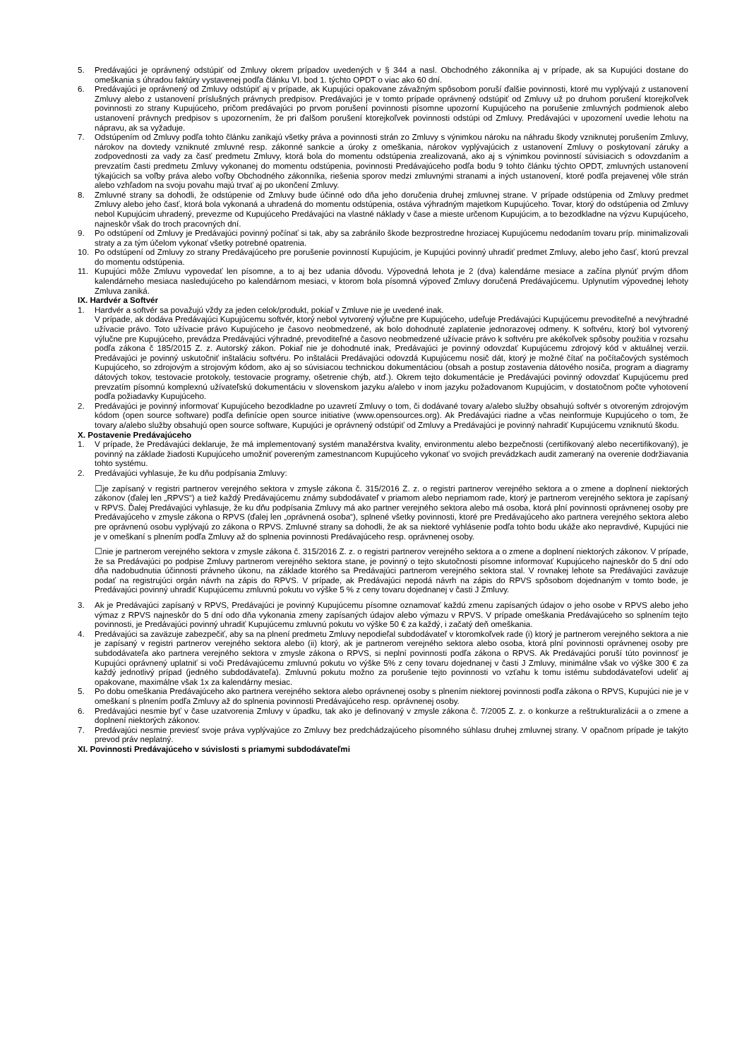5. Predávajúci je oprávnený odstúpiť od Zmluvy okrem prípadov uvedených v § 344 a nasl. Obchodného zákonníka aj v prípade, ak sa Kupujúci dostane do omeškania s úhradou faktúry vystavenej podľa článku VI. bod 1. týchto OPDT o viac ako 60 dní.
6. Predávajúci je oprávnený od Zmluvy odstúpiť aj v prípade, ak Kupujúci opakovane závažným spôsobom poruší ďalšie povinnosti, ktoré mu vyplývajú z ustanovení Zmluvy alebo z ustanovení príslušných právnych predpisov. Predávajúci je v tomto prípade oprávnený odstúpiť od Zmluvy už po druhom porušení ktorejkoľvek povinnosti zo strany Kupujúceho, pričom predávajúci po prvom porušení povinnosti písomne upozorní Kupujúceho na porušenie zmluvných podmienok alebo ustanovení právnych predpisov s upozornením, že pri ďalšom porušení ktorejkoľvek povinnosti odstúpi od Zmluvy. Predávajúci v upozornení uvedie lehotu na nápravu, ak sa vyžaduje.
7. Odstúpením od Zmluvy podľa tohto článku zanikajú všetky práva a povinnosti strán zo Zmluvy s výnimkou nároku na náhradu škody vzniknutej porušením Zmluvy, nárokov na dovtedy vzniknuté zmluvné resp. zákonné sankcie a úroky z omeškania, nárokov vyplývajúcich z ustanovení Zmluvy o poskytovaní záruky a zodpovednosti za vady za časť predmetu Zmluvy, ktorá bola do momentu odstúpenia zrealizovaná, ako aj s výnimkou povinností súvisiacich s odovzdaním a prevzatím časti predmetu Zmluvy vykonanej do momentu odstúpenia, povinnosti Predávajúceho podľa bodu 9 tohto článku týchto OPDT, zmluvných ustanovení týkajúcich sa voľby práva alebo voľby Obchodného zákonníka, riešenia sporov medzi zmluvnými stranami a iných ustanovení, ktoré podľa prejavenej vôle strán alebo vzhľadom na svoju povahu majú trvať aj po ukončení Zmluvy.
8. Zmluvné strany sa dohodli, že odstúpenie od Zmluvy bude účinné odo dňa jeho doručenia druhej zmluvnej strane. V prípade odstúpenia od Zmluvy predmet Zmluvy alebo jeho časť, ktorá bola vykonaná a uhradená do momentu odstúpenia, ostáva výhradným majetkom Kupujúceho. Tovar, ktorý do odstúpenia od Zmluvy nebol Kupujúcim uhradený, prevezme od Kupujúceho Predávajúci na vlastné náklady v čase a mieste určenom Kupujúcim, a to bezodkladne na výzvu Kupujúceho, najneskôr však do troch pracovných dní.
9. Po odstúpení od Zmluvy je Predávajúci povinný počínať si tak, aby sa zabránilo škode bezprostredne hroziacej Kupujúcemu nedodaním tovaru príp. minimalizovali straty a za tým účelom vykonať všetky potrebné opatrenia.
10. Po odstúpení od Zmluvy zo strany Predávajúceho pre porušenie povinností Kupujúcim, je Kupujúci povinný uhradiť predmet Zmluvy, alebo jeho časť, ktorú prevzal do momentu odstúpenia.
11. Kupujúci môže Zmluvu vypovedať len písomne, a to aj bez udania dôvodu. Výpovedná lehota je 2 (dva) kalendárne mesiace a začína plynúť prvým dňom kalendárneho mesiaca nasledujúceho po kalendárnom mesiaci, v ktorom bola písomná výpoveď Zmluvy doručená Predávajúcemu. Uplynutím výpovednej lehoty Zmluva zaniká.
IX. Hardvér a Softvér
1. Hardvér a softvér sa považujú vždy za jeden celok/produkt, pokiaľ v Zmluve nie je uvedené inak.
V prípade, ak dodáva Predávajúci Kupujúcemu softvér, ktorý nebol vytvorený výlučne pre Kupujúceho, udeľuje Predávajúci Kupujúcemu prevoditeľné a nevýhradné užívacie právo. Toto užívacie právo Kupujúceho je časovo neobmedzené, ak bolo dohodnuté zaplatenie jednorazovej odmeny. K softvéru, ktorý bol vytvorený výlučne pre Kupujúceho, prevádza Predávajúci výhradné, prevoditeľné a časovo neobmedzené užívacie právo k softvéru pre akékoľvek spôsoby použitia v rozsahu podľa zákona č 185/2015 Z. z. Autorský zákon. Pokiaľ nie je dohodnuté inak, Predávajúci je povinný odovzdať Kupujúcemu zdrojový kód v aktuálnej verzii. Predávajúci je povinný uskutočniť inštaláciu softvéru. Po inštalácii Predávajúci odovzdá Kupujúcemu nosič dát, ktorý je možné čítať na počítačových systémoch Kupujúceho, so zdrojovým a strojovým kódom, ako aj so súvisiacou technickou dokumentáciou (obsah a postup zostavenia dátového nosiča, program a diagramy dátových tokov, testovacie protokoly, testovacie programy, ošetrenie chýb, atď.). Okrem tejto dokumentácie je Predávajúci povinný odovzdať Kupujúcemu pred prevzatím písomnú komplexnú užívateľskú dokumentáciu v slovenskom jazyku a/alebo v inom jazyku požadovanom Kupujúcim, v dostatočnom počte vyhotovení podľa požiadavky Kupujúceho.
2. Predávajúci je povinný informovať Kupujúceho bezodkladne po uzavretí Zmluvy o tom, či dodávané tovary a/alebo služby obsahujú softvér s otvoreným zdrojovým kódom (open source software) podľa definície open source initiative (www.opensources.org). Ak Predávajúci riadne a včas neinformuje Kupujúceho o tom, že tovary a/alebo služby obsahujú open source software, Kupujúci je oprávnený odstúpiť od Zmluvy a Predávajúci je povinný nahradiť Kupujúcemu vzniknutú škodu.
X. Postavenie Predávajúceho
1. V prípade, že Predávajúci deklaruje, že má implementovaný systém manažérstva kvality, environmentu alebo bezpečnosti (certifikovaný alebo necertifikovaný), je povinný na základe žiadosti Kupujúceho umožniť povereným zamestnancom Kupujúceho vykonať vo svojich prevádzkach audit zameraný na overenie dodržiavania tohto systému.
2. Predávajúci vyhlasuje, že ku dňu podpísania Zmluvy:
☐je zapísaný v registri partnerov verejného sektora v zmysle zákona č. 315/2016 Z. z. o registri partnerov verejného sektora a o zmene a doplnení niektorých zákonov (ďalej len „RPVS“) a tiež každý Predávajúcemu známy subdodávateľ v priamom alebo nepriamom rade, ktorý je partnerom verejného sektora je zapísaný v RPVS. Ďalej Predávajúci vyhlasuje, že ku dňu podpísania Zmluvy má ako partner verejného sektora alebo má osoba, ktorá plní povinnosti oprávnenej osoby pre Predávajúceho v zmysle zákona o RPVS (ďalej len „oprávnená osoba“), splnené všetky povinnosti, ktoré pre Predávajúceho ako partnera verejného sektora alebo pre oprávnenú osobu vyplývajú zo zákona o RPVS. Zmluvné strany sa dohodli, že ak sa niektoré vyhlásenie podľa tohto bodu ukáže ako nepravdivé, Kupujúci nie je v omeškaní s plnením podľa Zmluvy až do splnenia povinnosti Predávajúceho resp. oprávnenej osoby.
☐nie je partnerom verejného sektora v zmysle zákona č. 315/2016 Z. z. o registri partnerov verejného sektora a o zmene a doplnení niektorých zákonov. V prípade, že sa Predávajúci po podpise Zmluvy partnerom verejného sektora stane, je povinný o tejto skutočnosti písomne informovať Kupujúceho najneskôr do 5 dní odo dňa nadobudnutia účinnosti právneho úkonu, na základe ktorého sa Predávajúci partnerom verejného sektora stal. V rovnakej lehote sa Predávajúci zaväzuje podať na registrujúci orgán návrh na zápis do RPVS. V prípade, ak Predávajúci nepodá návrh na zápis do RPVS spôsobom dojednaným v tomto bode, je Predávajúci povinný uhradiť Kupujúcemu zmluvnú pokutu vo výške 5 % z ceny tovaru dojednanej v časti J Zmluvy.
3. Ak je Predávajúci zapísaný v RPVS, Predávajúci je povinný Kupujúcemu písomne oznamovať každú zmenu zapísaných údajov o jeho osobe v RPVS alebo jeho výmaz z RPVS najneskôr do 5 dní odo dňa vykonania zmeny zapísaných údajov alebo výmazu v RPVS. V prípade omeškania Predávajúceho so splnením tejto povinnosti, je Predávajúci povinný uhradiť Kupujúcemu zmluvnú pokutu vo výške 50 € za každý, i začatý deň omeškania.
4. Predávajúci sa zaväzuje zabezpečiť, aby sa na plnení predmetu Zmluvy nepodieľal subdodávateľ v ktoromkoľvek rade (i) ktorý je partnerom verejného sektora a nie je zapísaný v registri partnerov verejného sektora alebo (ii) ktorý, ak je partnerom verejného sektora alebo osoba, ktorá plní povinnosti oprávnenej osoby pre subdodávateľa ako partnera verejného sektora v zmysle zákona o RPVS, si neplní povinnosti podľa zákona o RPVS. Ak Predávajúci poruší túto povinnosť je Kupujúci oprávnený uplatniť si voči Predávajúcemu zmluvnú pokutu vo výške 5% z ceny tovaru dojednanej v časti J Zmluvy, minimálne však vo výške 300 € za každý jednotlivý prípad (jedného subdodávateľa). Zmluvnú pokutu možno za porušenie tejto povinnosti vo vzťahu k tomu istému subdodávateľovi udeliť aj opakovane, maximálne však 1x za kalendárny mesiac.
5. Po dobu omeškania Predávajúceho ako partnera verejného sektora alebo oprávnenej osoby s plnením niektorej povinnosti podľa zákona o RPVS, Kupujúci nie je v omeškaní s plnením podľa Zmluvy až do splnenia povinnosti Predávajúceho resp. oprávnenej osoby.
6. Predávajúci nesmie byť v čase uzatvorenia Zmluvy v úpadku, tak ako je definovaný v zmysle zákona č. 7/2005 Z. z. o konkurze a reštrukturalizácii a o zmene a doplnení niektorých zákonov.
7. Predávajúci nesmie previesť svoje práva vyplývajúce zo Zmluvy bez predchádzajúceho písomného súhlasu druhej zmluvnej strany. V opačnom prípade je takýto prevod práv neplatný.
XI. Povinnosti Predávajúceho v súvislosti s priamymi subdodávateľmi